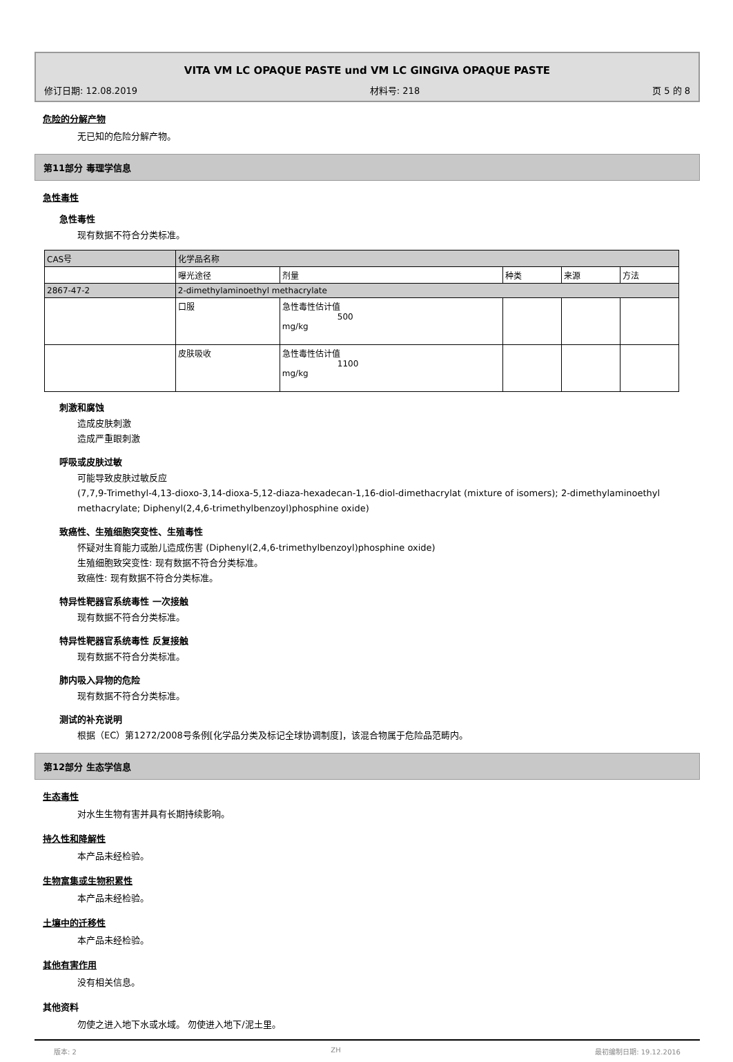VITA VM LC OPAQUE PASTE und VM LC GINGIVA OPAQUE PASTE
修订日期: 12.08.2019 材料号: 218 页 5 的 8
危险的分解产物
无已知的危险分解产物。
第11部分 毒理学信息
急性毒性
急性毒性
现有数据不符合分类标准。
| CAS号 | 化学品名称 | | | | |
| | 曝光途径 | 剂量 | 种类 | 来源 | 方法 |
| 2867-47-2 | 2-dimethylaminoethyl methacrylate | | | | |
| | 口服 | 急性毒性估计值 500 mg/kg | | | |
| | 皮肤吸收 | 急性毒性估计值 1100 mg/kg | | | |
刺激和腐蚀
造成皮肤刺激
造成严重眼刺激
呼吸或皮肤过敏
可能导致皮肤过敏反应
(7,7,9-Trimethyl-4,13-dioxo-3,14-dioxa-5,12-diaza-hexadecan-1,16-diol-dimethacrylat (mixture of isomers); 2-dimethylaminoethyl methacrylate; Diphenyl(2,4,6-trimethylbenzoyl)phosphine oxide)
致癌性、生殖细胞突变性、生殖毒性
怀疑对生育能力或胎儿造成伤害 (Diphenyl(2,4,6-trimethylbenzoyl)phosphine oxide)
生殖细胞致突变性: 现有数据不符合分类标准。
致癌性: 现有数据不符合分类标准。
特异性靶器官系统毒性 一次接触
现有数据不符合分类标准。
特异性靶器官系统毒性 反复接触
现有数据不符合分类标准。
肺内吸入异物的危险
现有数据不符合分类标准。
测试的补充说明
根据（EC）第1272/2008号条例[化学品分类及标记全球协调制度]，该混合物属于危险品范畴内。
第12部分 生态学信息
生态毒性
对水生生物有害并具有长期持续影响。
持久性和降解性
本产品未经检验。
生物富集或生物积累性
本产品未经检验。
土壤中的迁移性
本产品未经检验。
其他有害作用
没有相关信息。
其他资料
勿使之进入地下水或水域。 勿使进入地下/泥土里。
版本: 2 ZH 最初编制日期: 19.12.2016